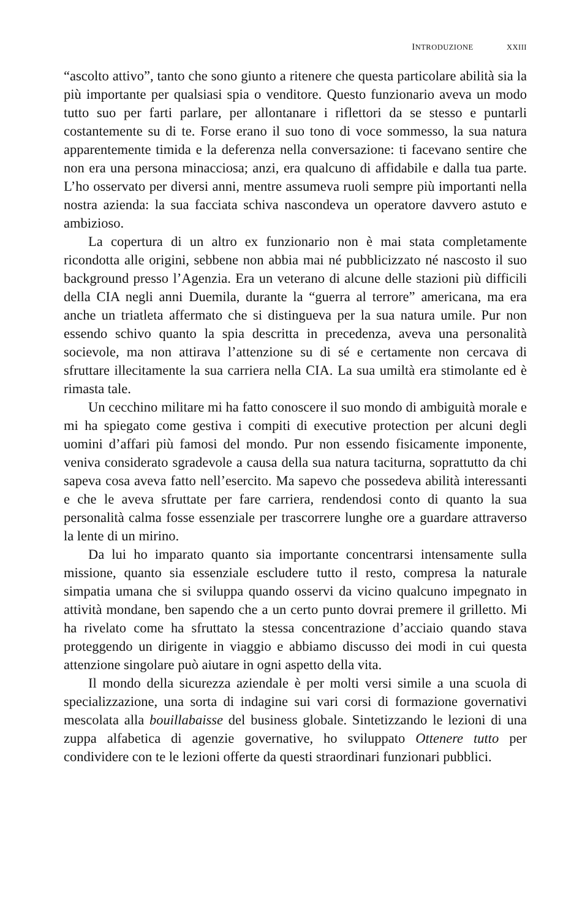INTRODUZIONE XXIII
“ascolto attivo”, tanto che sono giunto a ritenere che questa particolare abilità sia la più importante per qualsiasi spia o venditore. Questo funzionario aveva un modo tutto suo per farti parlare, per allontanare i riflettori da se stesso e puntarli costantemente su di te. Forse erano il suo tono di voce sommesso, la sua natura apparentemente timida e la deferenza nella conversazione: ti facevano sentire che non era una persona minacciosa; anzi, era qualcuno di affidabile e dalla tua parte. L’ho osservato per diversi anni, mentre assumeva ruoli sempre più importanti nella nostra azienda: la sua facciata schiva nascondeva un operatore davvero astuto e ambizioso.
La copertura di un altro ex funzionario non è mai stata completamente ricondotta alle origini, sebbene non abbia mai né pubblicizzato né nascosto il suo background presso l’Agenzia. Era un veterano di alcune delle stazioni più difficili della CIA negli anni Duemila, durante la “guerra al terrore” americana, ma era anche un triatleta affermato che si distingueva per la sua natura umile. Pur non essendo schivo quanto la spia descritta in precedenza, aveva una personalità socievole, ma non attirava l’attenzione su di sé e certamente non cercava di sfruttare illecitamente la sua carriera nella CIA. La sua umiltà era stimolante ed è rimasta tale.
Un cecchino militare mi ha fatto conoscere il suo mondo di ambiguità morale e mi ha spiegato come gestiva i compiti di executive protection per alcuni degli uomini d’affari più famosi del mondo. Pur non essendo fisicamente imponente, veniva considerato sgradevole a causa della sua natura taciturna, soprattutto da chi sapeva cosa aveva fatto nell’esercito. Ma sapevo che possedeva abilità interessanti e che le aveva sfruttate per fare carriera, rendendosi conto di quanto la sua personalità calma fosse essenziale per trascorrere lunghe ore a guardare attraverso la lente di un mirino.
Da lui ho imparato quanto sia importante concentrarsi intensamente sulla missione, quanto sia essenziale escludere tutto il resto, compresa la naturale simpatia umana che si sviluppa quando osservi da vicino qualcuno impegnato in attività mondane, ben sapendo che a un certo punto dovrai premere il grilletto. Mi ha rivelato come ha sfruttato la stessa concentrazione d’acciaio quando stava proteggendo un dirigente in viaggio e abbiamo discusso dei modi in cui questa attenzione singolare può aiutare in ogni aspetto della vita.
Il mondo della sicurezza aziendale è per molti versi simile a una scuola di specializzazione, una sorta di indagine sui vari corsi di formazione governativi mescolata alla bouillabaisse del business globale. Sintetizzando le lezioni di una zuppa alfabetica di agenzie governative, ho sviluppato Ottenere tutto per condividere con te le lezioni offerte da questi straordinari funzionari pubblici.